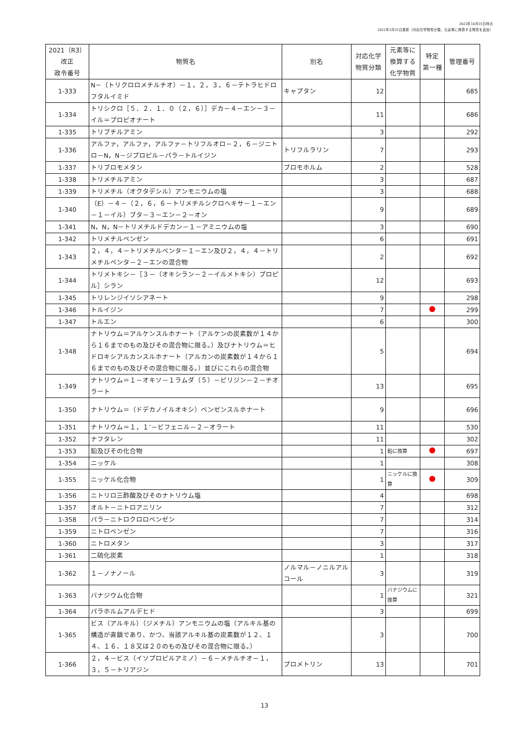2021年10月15日時点
2022年3月31日更新（対応化学物質分類、元素等に換算する物質を追加）
| 2021（R3） 改正 政令番号 | 物質名 | 別名 | 対応化学 物質分類 | 元素等に 換算する 化学物質 | 特定 第一種 | 管理番号 |
| --- | --- | --- | --- | --- | --- | --- |
| 1-333 | N－（トリクロロメチルチオ）－１，２，３，６－テトラヒドロフタルイミド | キャプタン | 12 | | | 685 |
| 1-334 | トリシクロ［５．２．１．０（２，６）］デカ－４－エン－３－イル＝プロピオナート | | 11 | | | 686 |
| 1-335 | トリブチルアミン | | 3 | | | 292 |
| 1-336 | アルファ，アルファ，アルファ－トリフルオロ－２，６－ジニトロ－N，N－ジプロピル－パラ－トルイジン | トリフルラリン | 7 | | | 293 |
| 1-337 | トリブロモメタン | ブロモホルム | 2 | | | 528 |
| 1-338 | トリメチルアミン | | 3 | | | 687 |
| 1-339 | トリメチル（オクタデシル）アンモニウムの塩 | | 3 | | | 688 |
| 1-340 | （E）－４－（２，６，６－トリメチルシクロヘキサ－１－エン－１－イル）ブタ－３－エン－２－オン | | 9 | | | 689 |
| 1-341 | N，N，N－トリメチルドデカン－１－アミニウムの塩 | | 3 | | | 690 |
| 1-342 | トリメチルベンゼン | | 6 | | | 691 |
| 1-343 | ２，４，４－トリメチルペンタ－１－エン及び２，４，４－トリメチルペンタ－２－エンの混合物 | | 2 | | | 692 |
| 1-344 | トリメトキシ－［３－（オキシラン－２－イルメトキシ）プロピル］シラン | | 12 | | | 693 |
| 1-345 | トリレンジイソシアネート | | 9 | | | 298 |
| 1-346 | トルイジン | | 7 | | | 299 |
| 1-347 | トルエン | | 6 | | | 300 |
| 1-348 | ナトリウム＝アルケンスルホナート（アルケンの炭素数が１４から１６までのもの及びその混合物に限る。）及びナトリウム＝ヒドロキシアルカンスルホナート（アルカンの炭素数が１４から１６までのもの及びその混合物に限る。）並びにこれらの混合物 | | 5 | | | 694 |
| 1-349 | ナトリウム＝１－オキソ－１ラムダ（５）－ピリジン－２－チオラート | | 13 | | | 695 |
| 1-350 | ナトリウム＝（ドデカノイルオキシ）ベンゼンスルホナート | | 9 | | | 696 |
| 1-351 | ナトリウム＝１，１’－ビフェニル－２－オラート | | 11 | | | 530 |
| 1-352 | ナフタレン | | 11 | | | 302 |
| 1-353 | 鉛及びその化合物 | | 1 | 鉛に換算 | | 697 |
| 1-354 | ニッケル | | 1 | | | 308 |
| 1-355 | ニッケル化合物 | | 1 | ニッケルに換算 | | 309 |
| 1-356 | ニトリロ三酢酸及びそのナトリウム塩 | | 4 | | | 698 |
| 1-357 | オルト－ニトロアニリン | | 7 | | | 312 |
| 1-358 | パラ－ニトロクロロベンゼン | | 7 | | | 314 |
| 1-359 | ニトロベンゼン | | 7 | | | 316 |
| 1-360 | ニトロメタン | | 3 | | | 317 |
| 1-361 | 二硫化炭素 | | 1 | | | 318 |
| 1-362 | １－ノナノール | ノルマル－ノニルアルコール | 3 | | | 319 |
| 1-363 | バナジウム化合物 | | 1 | バナジウムに換算 | | 321 |
| 1-364 | パラホルムアルデヒド | | 3 | | | 699 |
| 1-365 | ビス（アルキル）（ジメチル）アンモニウムの塩（アルキル基の構造が直鎖であり、かつ、当該アルキル基の炭素数が１２、１４、１６、１８又は２０のもの及びその混合物に限る。） | | 3 | | | 700 |
| 1-366 | ２，４－ビス（イソプロピルアミノ）－６－メチルチオ－１，３，５－トリアジン | プロメトリン | 13 | | | 701 |
13